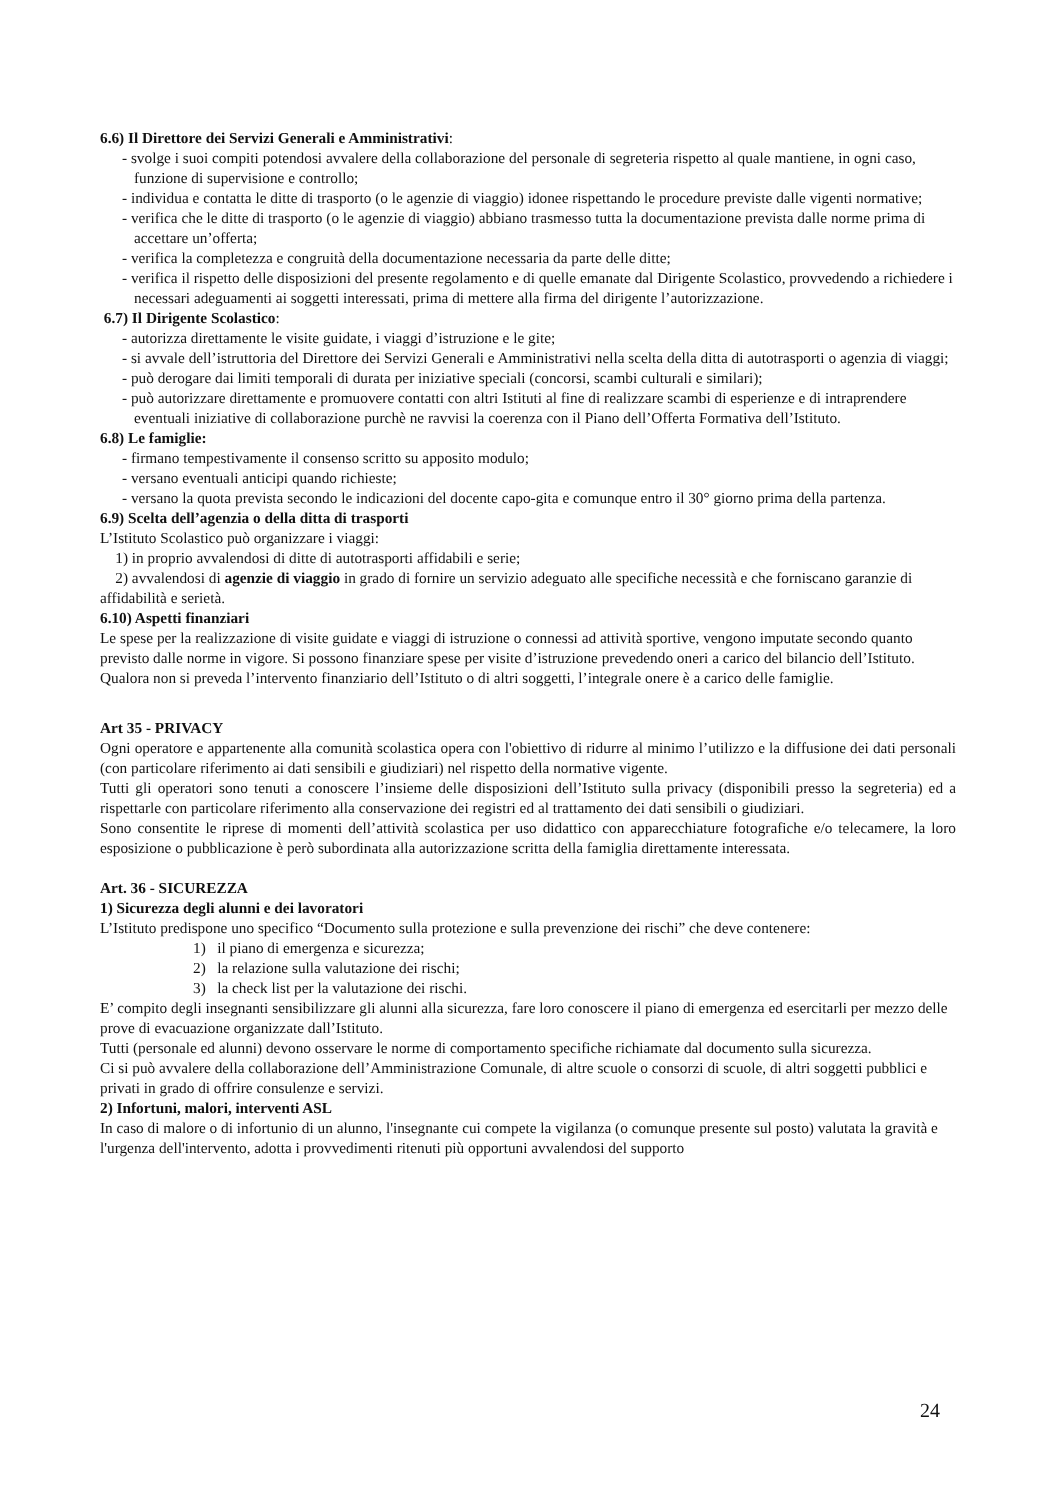6.6) Il Direttore dei Servizi Generali e Amministrativi:
- svolge i suoi compiti potendosi avvalere della collaborazione del personale di segreteria rispetto al quale mantiene, in ogni caso, funzione di supervisione e controllo;
- individua e contatta le ditte di trasporto (o le agenzie di viaggio) idonee rispettando le procedure previste dalle vigenti normative;
- verifica che le ditte di trasporto (o le agenzie di viaggio) abbiano trasmesso tutta la documentazione prevista dalle norme prima di accettare un’offerta;
- verifica la completezza e congruità della documentazione necessaria da parte delle ditte;
- verifica il rispetto delle disposizioni del presente regolamento e di quelle emanate dal Dirigente Scolastico, provvedendo a richiedere i necessari adeguamenti ai soggetti interessati, prima di mettere alla firma del dirigente l’autorizzazione.
6.7) Il Dirigente Scolastico:
- autorizza direttamente le visite guidate, i viaggi d’istruzione e le gite;
- si avvale dell’istruttoria del Direttore dei Servizi Generali e Amministrativi nella scelta della ditta di autotrasporti o agenzia di viaggi;
- può derogare dai limiti temporali di durata per iniziative speciali (concorsi, scambi culturali e similari);
- può autorizzare direttamente e promuovere contatti con altri Istituti al fine di realizzare scambi di esperienze e di intraprendere eventuali iniziative di collaborazione purchè ne ravvisi la coerenza con il Piano dell’Offerta Formativa dell’Istituto.
6.8) Le famiglie:
- firmano tempestivamente il consenso scritto su apposito modulo;
- versano eventuali anticipi quando richieste;
- versano la quota prevista secondo le indicazioni del docente capo-gita e comunque entro il 30° giorno prima della partenza.
6.9) Scelta dell’agenzia o della ditta di trasporti
L’Istituto Scolastico può organizzare i viaggi:
1) in proprio avvalendosi di ditte di autotrasporti affidabili e serie;
2) avvalendosi di agenzie di viaggio in grado di fornire un servizio adeguato alle specifiche necessità e che forniscano garanzie di affidabilità e serietà.
6.10) Aspetti finanziari
Le spese per la realizzazione di visite guidate e viaggi di istruzione o connessi ad attività sportive, vengono imputate secondo quanto previsto dalle norme in vigore. Si possono finanziare spese per visite d’istruzione prevedendo oneri a carico del bilancio dell’Istituto. Qualora non si preveda l’intervento finanziario dell’Istituto o di altri soggetti, l’integrale onere è a carico delle famiglie.
Art 35 - PRIVACY
Ogni operatore e appartenente alla comunità scolastica opera con l'obiettivo di ridurre al minimo l’utilizzo e la diffusione dei dati personali (con particolare riferimento ai dati sensibili e giudiziari) nel rispetto della normative vigente.
Tutti gli operatori sono tenuti a conoscere l’insieme delle disposizioni dell’Istituto sulla privacy (disponibili presso la segreteria) ed a rispettarle con particolare riferimento alla conservazione dei registri ed al trattamento dei dati sensibili o giudiziari.
Sono consentite le riprese di momenti dell’attività scolastica per uso didattico con apparecchiature fotografiche e/o telecamere, la loro esposizione o pubblicazione è però subordinata alla autorizzazione scritta della famiglia direttamente interessata.
Art. 36 - SICUREZZA
1) Sicurezza degli alunni e dei lavoratori
L’Istituto predispone uno specifico “Documento sulla protezione e sulla prevenzione dei rischi” che deve contenere:
1) il piano di emergenza e sicurezza;
2) la relazione sulla valutazione dei rischi;
3) la check list per la valutazione dei rischi.
E’ compito degli insegnanti sensibilizzare gli alunni alla sicurezza, fare loro conoscere il piano di emergenza ed esercitarli per mezzo delle prove di evacuazione organizzate dall’Istituto.
Tutti (personale ed alunni) devono osservare le norme di comportamento specifiche richiamate dal documento sulla sicurezza.
Ci si può avvalere della collaborazione dell’Amministrazione Comunale, di altre scuole o consorzi di scuole, di altri soggetti pubblici e privati in grado di offrire consulenze e servizi.
2) Infortuni, malori, interventi ASL
In caso di malore o di infortunio di un alunno, l'insegnante cui compete la vigilanza (o comunque presente sul posto) valutata la gravità e l'urgenza dell'intervento, adotta i provvedimenti ritenuti più opportuni avvalendosi del supporto
24